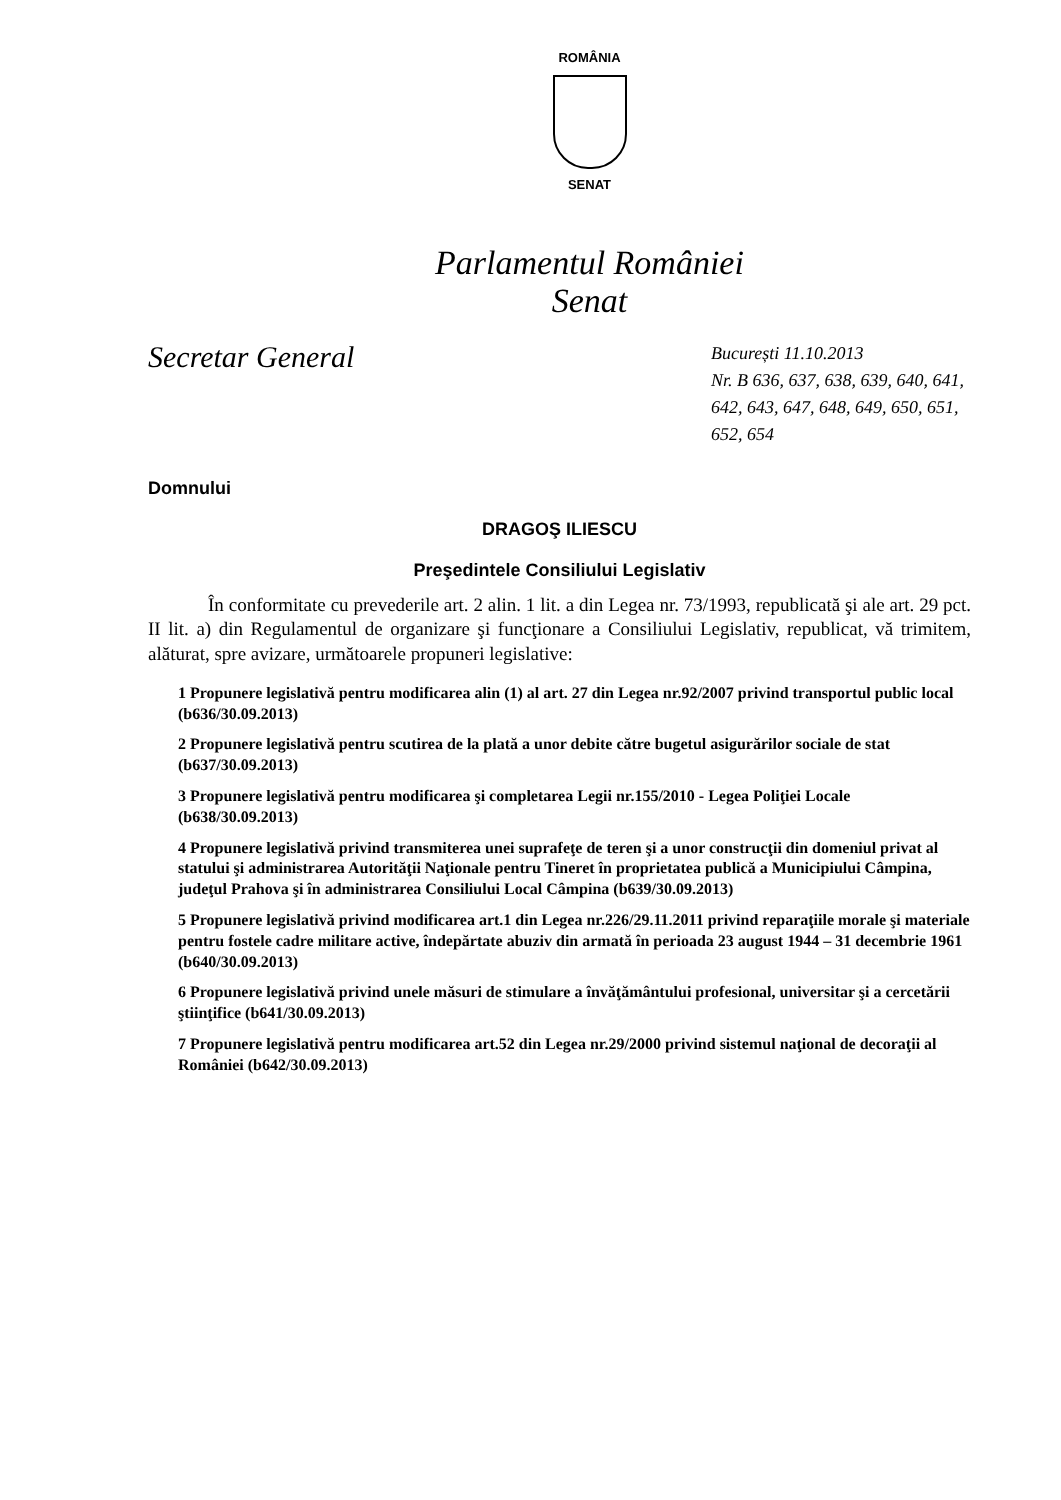ROMÂNIA
SENAT
Parlamentul României
Senat
Secretar General
București 11.10.2013
Nr. B 636, 637, 638, 639, 640, 641, 642, 643, 647, 648, 649, 650, 651, 652, 654
Domnului
DRAGOŞ ILIESCU
Preşedintele Consiliului Legislativ
În conformitate cu prevederile art. 2 alin. 1 lit. a din Legea nr. 73/1993, republicată şi ale art. 29 pct. II lit. a) din Regulamentul de organizare şi funcţionare a Consiliului Legislativ, republicat, vă trimitem, alăturat, spre avizare, următoarele propuneri legislative:
1 Propunere legislativă pentru modificarea alin (1) al art. 27 din Legea nr.92/2007 privind transportul public local (b636/30.09.2013)
2 Propunere legislativă pentru scutirea de la plată a unor debite către bugetul asigurărilor sociale de stat (b637/30.09.2013)
3 Propunere legislativă pentru modificarea şi completarea Legii nr.155/2010 - Legea Poliţiei Locale (b638/30.09.2013)
4 Propunere legislativă privind transmiterea unei suprafeţe de teren şi a unor construcţii din domeniul privat al statului şi administrarea Autorităţii Naţionale pentru Tineret în proprietatea publică a Municipiului Câmpina, judeţul Prahova şi în administrarea Consiliului Local Câmpina (b639/30.09.2013)
5 Propunere legislativă privind modificarea art.1 din Legea nr.226/29.11.2011 privind reparaţiile morale şi materiale pentru fostele cadre militare active, îndepărtate abuziv din armată în perioada 23 august 1944 – 31 decembrie 1961 (b640/30.09.2013)
6 Propunere legislativă privind unele măsuri de stimulare a învăţământului profesional, universitar şi a cercetării ştiinţifice (b641/30.09.2013)
7 Propunere legislativă pentru modificarea art.52 din Legea nr.29/2000 privind sistemul naţional de decoraţii al României (b642/30.09.2013)